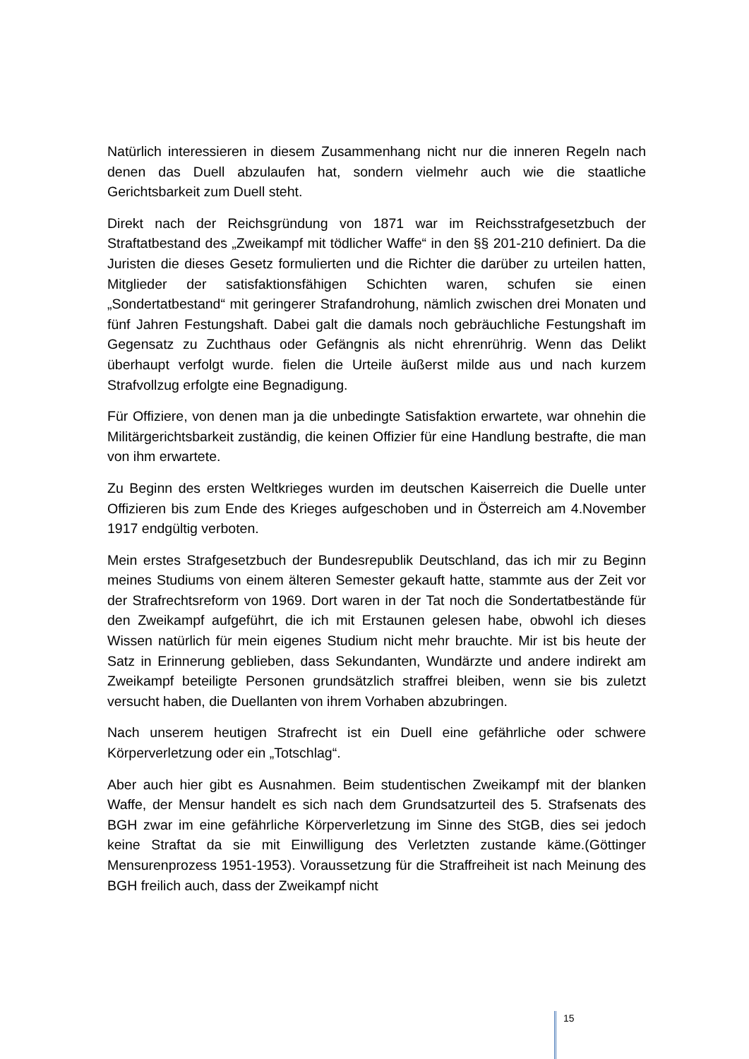Natürlich interessieren in diesem Zusammenhang nicht nur die inneren Regeln nach denen das Duell abzulaufen hat, sondern vielmehr auch wie die staatliche Gerichtsbarkeit zum Duell steht.
Direkt nach der Reichsgründung von 1871 war im Reichsstrafgesetzbuch der Straftatbestand des „Zweikampf mit tödlicher Waffe“ in den §§ 201-210 definiert. Da die Juristen die dieses Gesetz formulierten und die Richter die darüber zu urteilen hatten, Mitglieder der satisfaktionsfähigen Schichten waren, schufen sie einen „Sondertatbestand“ mit geringerer Strafandrohung, nämlich zwischen drei Monaten und fünf Jahren Festungshaft. Dabei galt die damals noch gebräuchliche Festungshaft im Gegensatz zu Zuchthaus oder Gefängnis als nicht ehrenrührig. Wenn das Delikt überhaupt verfolgt wurde. fielen die Urteile äußerst milde aus und nach kurzem Strafvollzug erfolgte eine Begnadigung.
Für Offiziere, von denen man ja die unbedingte Satisfaktion erwartete, war ohnehin die Militärgerichtsbarkeit zuständig, die keinen Offizier für eine Handlung bestrafte, die man von ihm erwartete.
Zu Beginn des ersten Weltkrieges wurden im deutschen Kaiserreich die Duelle unter Offizieren bis zum Ende des Krieges aufgeschoben und in Österreich am 4.November 1917 endgültig verboten.
Mein erstes Strafgesetzbuch der Bundesrepublik Deutschland, das ich mir zu Beginn meines Studiums von einem älteren Semester gekauft hatte, stammte aus der Zeit vor der Strafrechtsreform von 1969. Dort waren in der Tat noch die Sondertatbestände für den Zweikampf aufgeführt, die ich mit Erstaunen gelesen habe, obwohl ich dieses Wissen natürlich für mein eigenes Studium nicht mehr brauchte. Mir ist bis heute der Satz in Erinnerung geblieben, dass Sekundanten, Wundärzte und andere indirekt am Zweikampf beteiligte Personen grundsätzlich straffrei bleiben, wenn sie bis zuletzt versucht haben, die Duellanten von ihrem Vorhaben abzubringen.
Nach unserem heutigen Strafrecht ist ein Duell eine gefährliche oder schwere Körperverletzung oder ein „Totschlag“.
Aber auch hier gibt es Ausnahmen. Beim studentischen Zweikampf mit der blanken Waffe, der Mensur handelt es sich nach dem Grundsatzurteil des 5. Strafsenats des BGH zwar im eine gefährliche Körperverletzung im Sinne des StGB, dies sei jedoch keine Straftat da sie mit Einwilligung des Verletzten zustande käme.(Göttinger Mensurenprozess 1951-1953). Voraussetzung für die Straffreiheit ist nach Meinung des BGH freilich auch, dass der Zweikampf nicht
15